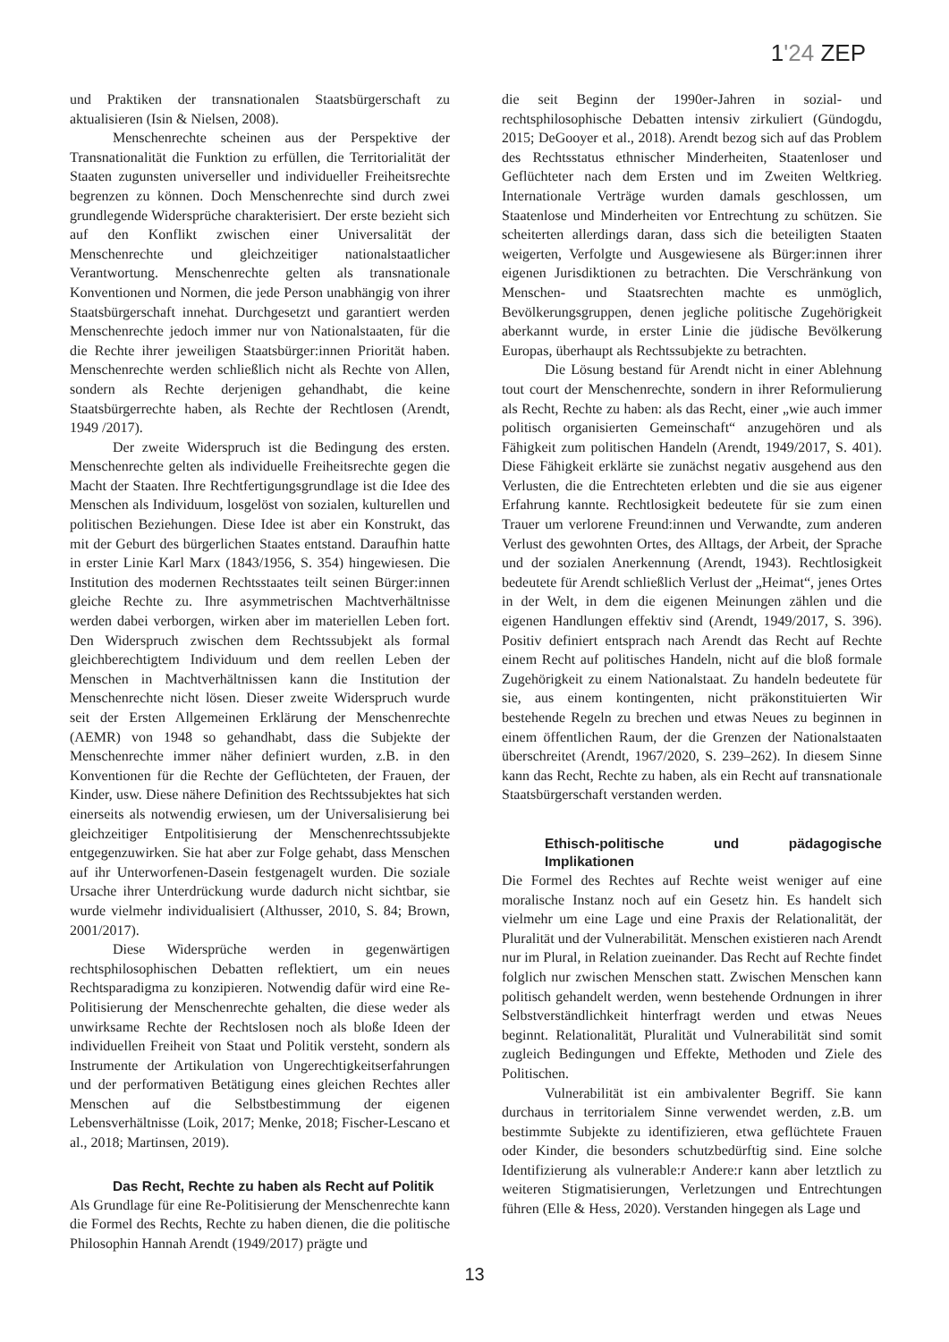1'24 ZEP
und Praktiken der transnationalen Staatsbürgerschaft zu aktualisieren (Isin & Nielsen, 2008).
Menschenrechte scheinen aus der Perspektive der Transnationalität die Funktion zu erfüllen, die Territorialität der Staaten zugunsten universeller und individueller Freiheitsrechte begrenzen zu können. Doch Menschenrechte sind durch zwei grundlegende Widersprüche charakterisiert. Der erste bezieht sich auf den Konflikt zwischen einer Universalität der Menschenrechte und gleichzeitiger nationalstaatlicher Verantwortung. Menschenrechte gelten als transnationale Konventionen und Normen, die jede Person unabhängig von ihrer Staatsbürgerschaft innehat. Durchgesetzt und garantiert werden Menschenrechte jedoch immer nur von Nationalstaaten, für die die Rechte ihrer jeweiligen Staatsbürger:innen Priorität haben. Menschenrechte werden schließlich nicht als Rechte von Allen, sondern als Rechte derjenigen gehandhabt, die keine Staatsbürgerrechte haben, als Rechte der Rechtlosen (Arendt, 1949 /2017).
Der zweite Widerspruch ist die Bedingung des ersten. Menschenrechte gelten als individuelle Freiheitsrechte gegen die Macht der Staaten. Ihre Rechtfertigungsgrundlage ist die Idee des Menschen als Individuum, losgelöst von sozialen, kulturellen und politischen Beziehungen. Diese Idee ist aber ein Konstrukt, das mit der Geburt des bürgerlichen Staates entstand. Daraufhin hatte in erster Linie Karl Marx (1843/1956, S. 354) hingewiesen. Die Institution des modernen Rechtsstaates teilt seinen Bürger:innen gleiche Rechte zu. Ihre asymmetrischen Machtverhältnisse werden dabei verborgen, wirken aber im materiellen Leben fort. Den Widerspruch zwischen dem Rechtssubjekt als formal gleichberechtigtem Individuum und dem reellen Leben der Menschen in Machtverhältnissen kann die Institution der Menschenrechte nicht lösen. Dieser zweite Widerspruch wurde seit der Ersten Allgemeinen Erklärung der Menschenrechte (AEMR) von 1948 so gehandhabt, dass die Subjekte der Menschenrechte immer näher definiert wurden, z.B. in den Konventionen für die Rechte der Geflüchteten, der Frauen, der Kinder, usw. Diese nähere Definition des Rechtssubjektes hat sich einerseits als notwendig erwiesen, um der Universalisierung bei gleichzeitiger Entpolitisierung der Menschenrechtssubjekte entgegenzuwirken. Sie hat aber zur Folge gehabt, dass Menschen auf ihr Unterworfenen-Dasein festgenagelt wurden. Die soziale Ursache ihrer Unterdrückung wurde dadurch nicht sichtbar, sie wurde vielmehr individualisiert (Althusser, 2010, S. 84; Brown, 2001/2017).
Diese Widersprüche werden in gegenwärtigen rechtsphilosophischen Debatten reflektiert, um ein neues Rechtsparadigma zu konzipieren. Notwendig dafür wird eine Re-Politisierung der Menschenrechte gehalten, die diese weder als unwirksame Rechte der Rechtslosen noch als bloße Ideen der individuellen Freiheit von Staat und Politik versteht, sondern als Instrumente der Artikulation von Ungerechtigkeitserfahrungen und der performativen Betätigung eines gleichen Rechtes aller Menschen auf die Selbstbestimmung der eigenen Lebensverhältnisse (Loik, 2017; Menke, 2018; Fischer-Lescano et al., 2018; Martinsen, 2019).
Das Recht, Rechte zu haben als Recht auf Politik
Als Grundlage für eine Re-Politisierung der Menschenrechte kann die Formel des Rechts, Rechte zu haben dienen, die die politische Philosophin Hannah Arendt (1949/2017) prägte und
die seit Beginn der 1990er-Jahren in sozial- und rechtsphilosophische Debatten intensiv zirkuliert (Gündogdu, 2015; DeGooyer et al., 2018). Arendt bezog sich auf das Problem des Rechtsstatus ethnischer Minderheiten, Staatenloser und Geflüchteter nach dem Ersten und im Zweiten Weltkrieg. Internationale Verträge wurden damals geschlossen, um Staatenlose und Minderheiten vor Entrechtung zu schützen. Sie scheiterten allerdings daran, dass sich die beteiligten Staaten weigerten, Verfolgte und Ausgewiesene als Bürger:innen ihrer eigenen Jurisdiktionen zu betrachten. Die Verschränkung von Menschen- und Staatsrechten machte es unmöglich, Bevölkerungsgruppen, denen jegliche politische Zugehörigkeit aberkannt wurde, in erster Linie die jüdische Bevölkerung Europas, überhaupt als Rechtssubjekte zu betrachten.
Die Lösung bestand für Arendt nicht in einer Ablehnung tout court der Menschenrechte, sondern in ihrer Reformulierung als Recht, Rechte zu haben: als das Recht, einer „wie auch immer politisch organisierten Gemeinschaft“ anzugehören und als Fähigkeit zum politischen Handeln (Arendt, 1949/2017, S. 401). Diese Fähigkeit erklärte sie zunächst negativ ausgehend aus den Verlusten, die die Entrechteten erlebten und die sie aus eigener Erfahrung kannte. Rechtlosigkeit bedeutete für sie zum einen Trauer um verlorene Freund:innen und Verwandte, zum anderen Verlust des gewohnten Ortes, des Alltags, der Arbeit, der Sprache und der sozialen Anerkennung (Arendt, 1943). Rechtlosigkeit bedeutete für Arendt schließlich Verlust der „Heimat“, jenes Ortes in der Welt, in dem die eigenen Meinungen zählen und die eigenen Handlungen effektiv sind (Arendt, 1949/2017, S. 396). Positiv definiert entsprach nach Arendt das Recht auf Rechte einem Recht auf politisches Handeln, nicht auf die bloß formale Zugehörigkeit zu einem Nationalstaat. Zu handeln bedeutete für sie, aus einem kontingenten, nicht präkonstituierten Wir bestehende Regeln zu brechen und etwas Neues zu beginnen in einem öffentlichen Raum, der die Grenzen der Nationalstaaten überschreitet (Arendt, 1967/2020, S. 239–262). In diesem Sinne kann das Recht, Rechte zu haben, als ein Recht auf transnationale Staatsbürgerschaft verstanden werden.
Ethisch-politische und pädagogische Implikationen
Die Formel des Rechtes auf Rechte weist weniger auf eine moralische Instanz noch auf ein Gesetz hin. Es handelt sich vielmehr um eine Lage und eine Praxis der Relationalität, der Pluralität und der Vulnerabilität. Menschen existieren nach Arendt nur im Plural, in Relation zueinander. Das Recht auf Rechte findet folglich nur zwischen Menschen statt. Zwischen Menschen kann politisch gehandelt werden, wenn bestehende Ordnungen in ihrer Selbstverständlichkeit hinterfragt werden und etwas Neues beginnt. Relationalität, Pluralität und Vulnerabilität sind somit zugleich Bedingungen und Effekte, Methoden und Ziele des Politischen.
Vulnerabilität ist ein ambivalenter Begriff. Sie kann durchaus in territorialem Sinne verwendet werden, z.B. um bestimmte Subjekte zu identifizieren, etwa geflüchtete Frauen oder Kinder, die besonders schutzbedürftig sind. Eine solche Identifizierung als vulnerable:r Andere:r kann aber letztlich zu weiteren Stigmatisierungen, Verletzungen und Entrechtungen führen (Elle & Hess, 2020). Verstanden hingegen als Lage und
13